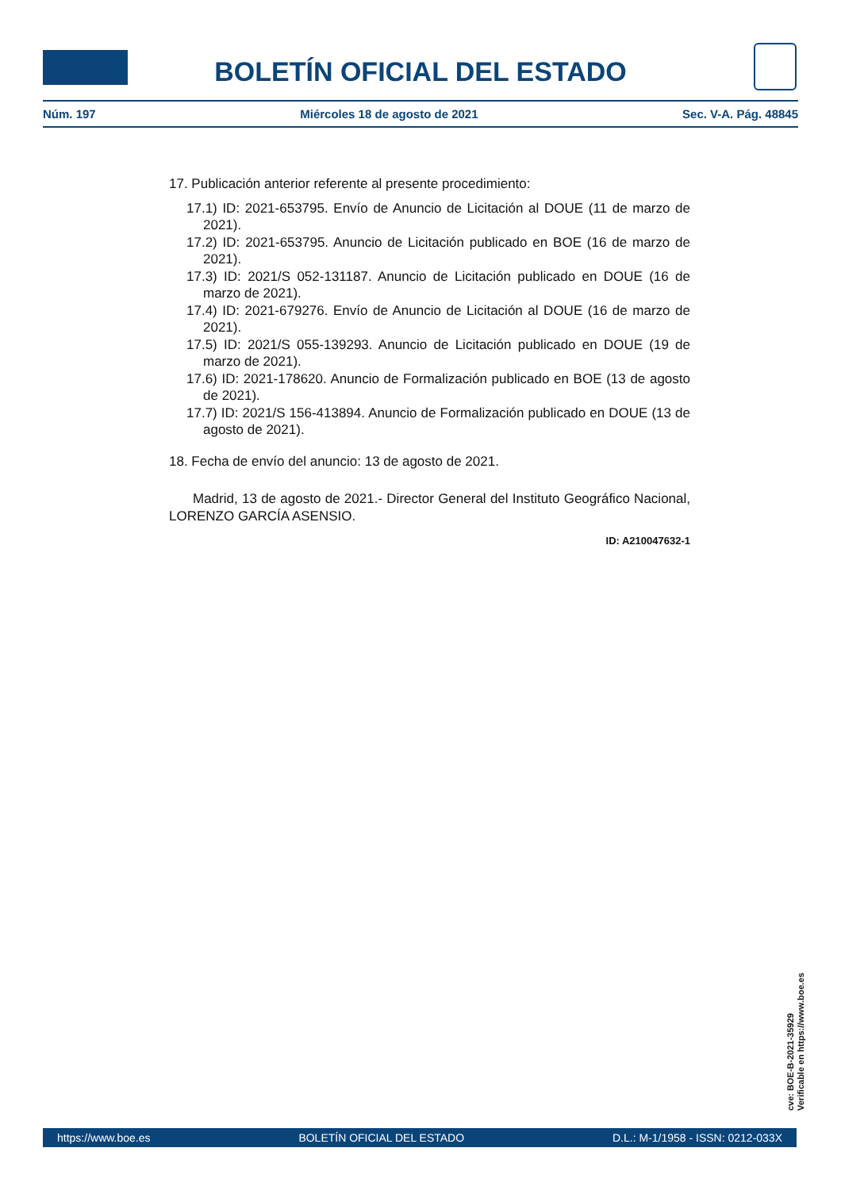BOLETÍN OFICIAL DEL ESTADO
Núm. 197 Miércoles 18 de agosto de 2021 Sec. V-A. Pág. 48845
17. Publicación anterior referente al presente procedimiento:
17.1) ID: 2021-653795. Envío de Anuncio de Licitación al DOUE (11 de marzo de 2021).
17.2) ID: 2021-653795. Anuncio de Licitación publicado en BOE (16 de marzo de 2021).
17.3) ID: 2021/S 052-131187. Anuncio de Licitación publicado en DOUE (16 de marzo de 2021).
17.4) ID: 2021-679276. Envío de Anuncio de Licitación al DOUE (16 de marzo de 2021).
17.5) ID: 2021/S 055-139293. Anuncio de Licitación publicado en DOUE (19 de marzo de 2021).
17.6) ID: 2021-178620. Anuncio de Formalización publicado en BOE (13 de agosto de 2021).
17.7) ID: 2021/S 156-413894. Anuncio de Formalización publicado en DOUE (13 de agosto de 2021).
18. Fecha de envío del anuncio: 13 de agosto de 2021.
Madrid, 13 de agosto de 2021.- Director General del Instituto Geográfico Nacional, LORENZO GARCÍA ASENSIO.
ID: A210047632-1
cve: BOE-B-2021-35929
Verificable en https://www.boe.es
https://www.boe.es BOLETÍN OFICIAL DEL ESTADO D.L.: M-1/1958 - ISSN: 0212-033X